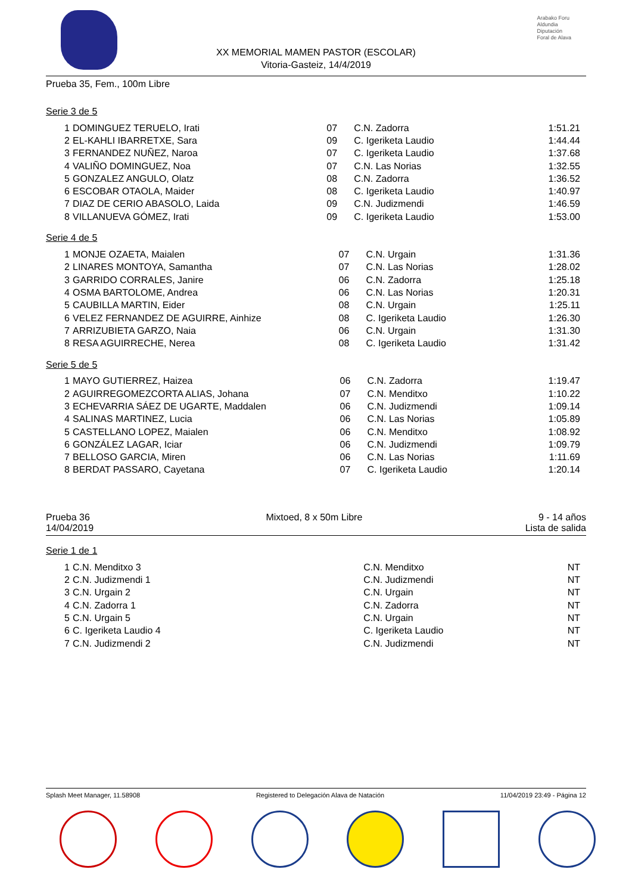Arabako Foru
Aldundia
Diputación
Foral de Alava
XX MEMORIAL MAMEN PASTOR (ESCOLAR)
Vitoria-Gasteiz, 14/4/2019
Prueba 35, Fem., 100m Libre
Serie 3 de 5
| 1 | DOMINGUEZ TERUELO, Irati | 07 | C.N. Zadorra | 1:51.21 |
| 2 | EL-KAHLI IBARRETXE, Sara | 09 | C. Igeriketa Laudio | 1:44.44 |
| 3 | FERNANDEZ NUÑEZ, Naroa | 07 | C. Igeriketa Laudio | 1:37.68 |
| 4 | VALIÑO DOMINGUEZ, Noa | 07 | C.N. Las Norias | 1:32.55 |
| 5 | GONZALEZ ANGULO, Olatz | 08 | C.N. Zadorra | 1:36.52 |
| 6 | ESCOBAR OTAOLA, Maider | 08 | C. Igeriketa Laudio | 1:40.97 |
| 7 | DIAZ DE CERIO ABASOLO, Laida | 09 | C.N. Judizmendi | 1:46.59 |
| 8 | VILLANUEVA GÓMEZ, Irati | 09 | C. Igeriketa Laudio | 1:53.00 |
Serie 4 de 5
| 1 | MONJE OZAETA, Maialen | 07 | C.N. Urgain | 1:31.36 |
| 2 | LINARES MONTOYA, Samantha | 07 | C.N. Las Norias | 1:28.02 |
| 3 | GARRIDO CORRALES, Janire | 06 | C.N. Zadorra | 1:25.18 |
| 4 | OSMA BARTOLOME, Andrea | 06 | C.N. Las Norias | 1:20.31 |
| 5 | CAUBILLA MARTIN, Eider | 08 | C.N. Urgain | 1:25.11 |
| 6 | VELEZ FERNANDEZ DE AGUIRRE, Ainhize | 08 | C. Igeriketa Laudio | 1:26.30 |
| 7 | ARRIZUBIETA GARZO, Naia | 06 | C.N. Urgain | 1:31.30 |
| 8 | RESA AGUIRRECHE, Nerea | 08 | C. Igeriketa Laudio | 1:31.42 |
Serie 5 de 5
| 1 | MAYO GUTIERREZ, Haizea | 06 | C.N. Zadorra | 1:19.47 |
| 2 | AGUIRREGOMEZCORTA ALIAS, Johana | 07 | C.N. Menditxo | 1:10.22 |
| 3 | ECHEVARRIA SÁEZ DE UGARTE, Maddalen | 06 | C.N. Judizmendi | 1:09.14 |
| 4 | SALINAS MARTINEZ, Lucia | 06 | C.N. Las Norias | 1:05.89 |
| 5 | CASTELLANO LOPEZ, Maialen | 06 | C.N. Menditxo | 1:08.92 |
| 6 | GONZÁLEZ LAGAR, Iciar | 06 | C.N. Judizmendi | 1:09.79 |
| 7 | BELLOSO GARCIA, Miren | 06 | C.N. Las Norias | 1:11.69 |
| 8 | BERDAT PASSARO, Cayetana | 07 | C. Igeriketa Laudio | 1:20.14 |
Prueba 36 Mixtoed, 8 x 50m Libre 9 - 14 años
14/04/2019 Lista de salida
Serie 1 de 1
| 1 | C.N. Menditxo 3 | | C.N. Menditxo | NT |
| 2 | C.N. Judizmendi 1 | | C.N. Judizmendi | NT |
| 3 | C.N. Urgain 2 | | C.N. Urgain | NT |
| 4 | C.N. Zadorra 1 | | C.N. Zadorra | NT |
| 5 | C.N. Urgain 5 | | C.N. Urgain | NT |
| 6 | C. Igeriketa Laudio 4 | | C. Igeriketa Laudio | NT |
| 7 | C.N. Judizmendi 2 | | C.N. Judizmendi | NT |
Splash Meet Manager, 11.58908 Registered to Delegación Alava de Natación 11/04/2019 23:49 - Página 12